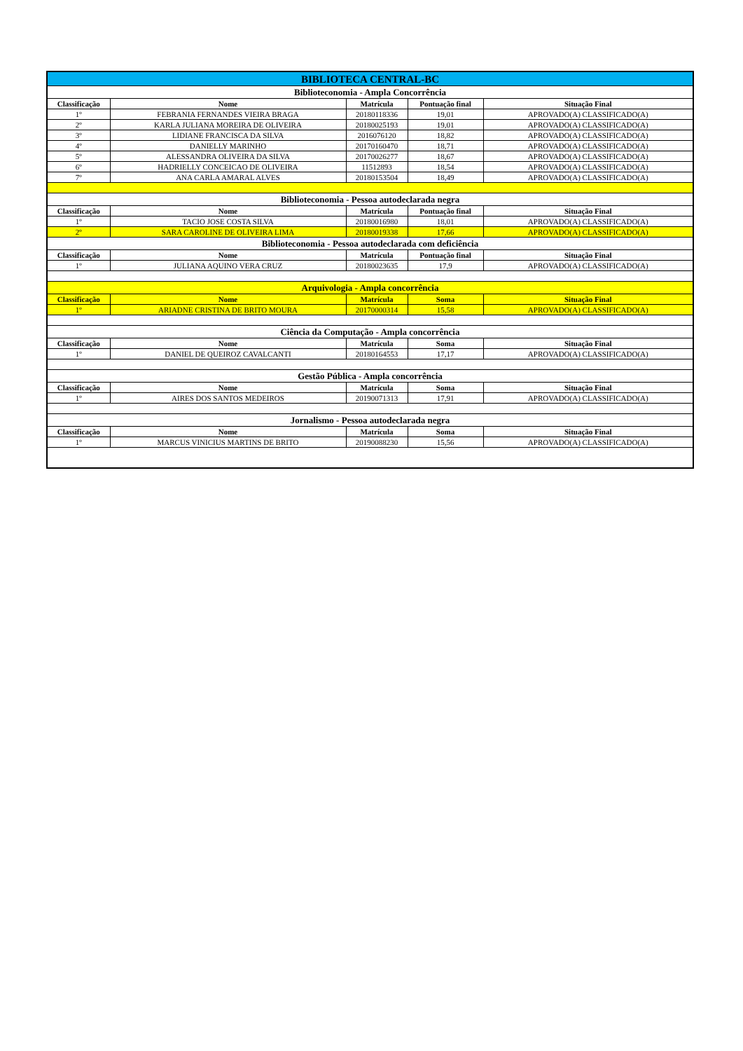| BIBLIOTECA CENTRAL-BC | | | | |
| Biblioteconomia - Ampla Concorrência | | | | |
| Classificação | Nome | Matrícula | Pontuação final | Situação Final |
| 1º | FEBRANIA FERNANDES VIEIRA BRAGA | 20180118336 | 19,01 | APROVADO(A) CLASSIFICADO(A) |
| 2º | KARLA JULIANA MOREIRA DE OLIVEIRA | 20180025193 | 19,01 | APROVADO(A) CLASSIFICADO(A) |
| 3º | LIDIANE FRANCISCA DA SILVA | 2016076120 | 18,82 | APROVADO(A) CLASSIFICADO(A) |
| 4º | DANIELLY MARINHO | 20170160470 | 18,71 | APROVADO(A) CLASSIFICADO(A) |
| 5º | ALESSANDRA OLIVEIRA DA SILVA | 20170026277 | 18,67 | APROVADO(A) CLASSIFICADO(A) |
| 6º | HADRIELLY CONCEICAO DE OLIVEIRA | 11512893 | 18,54 | APROVADO(A) CLASSIFICADO(A) |
| 7º | ANA CARLA AMARAL ALVES | 20180153504 | 18,49 | APROVADO(A) CLASSIFICADO(A) |
| Biblioteconomia - Pessoa autodeclarada negra | | | | |
| Classificação | Nome | Matrícula | Pontuação final | Situação Final |
| 1º | TACIO JOSE COSTA SILVA | 20180016980 | 18,01 | APROVADO(A) CLASSIFICADO(A) |
| 2º | SARA CAROLINE DE OLIVEIRA LIMA | 20180019338 | 17,66 | APROVADO(A) CLASSIFICADO(A) |
| Biblioteconomia - Pessoa autodeclarada com deficiência | | | | |
| Classificação | Nome | Matrícula | Pontuação final | Situação Final |
| 1º | JULIANA AQUINO VERA CRUZ | 20180023635 | 17,9 | APROVADO(A) CLASSIFICADO(A) |
| Arquivologia - Ampla concorrência | | | | |
| Classificação | Nome | Matrícula | Soma | Situação Final |
| 1º | ARIADNE CRISTINA DE BRITO MOURA | 20170000314 | 15,58 | APROVADO(A) CLASSIFICADO(A) |
| Ciência da Computação - Ampla concorrência | | | | |
| Classificação | Nome | Matrícula | Soma | Situação Final |
| 1º | DANIEL DE QUEIROZ CAVALCANTI | 20180164553 | 17,17 | APROVADO(A) CLASSIFICADO(A) |
| Gestão Pública - Ampla concorrência | | | | |
| Classificação | Nome | Matrícula | Soma | Situação Final |
| 1º | AIRES DOS SANTOS MEDEIROS | 20190071313 | 17,91 | APROVADO(A) CLASSIFICADO(A) |
| Jornalismo - Pessoa autodeclarada negra | | | | |
| Classificação | Nome | Matrícula | Soma | Situação Final |
| 1º | MARCUS VINICIUS MARTINS DE BRITO | 20190088230 | 15,56 | APROVADO(A) CLASSIFICADO(A) |